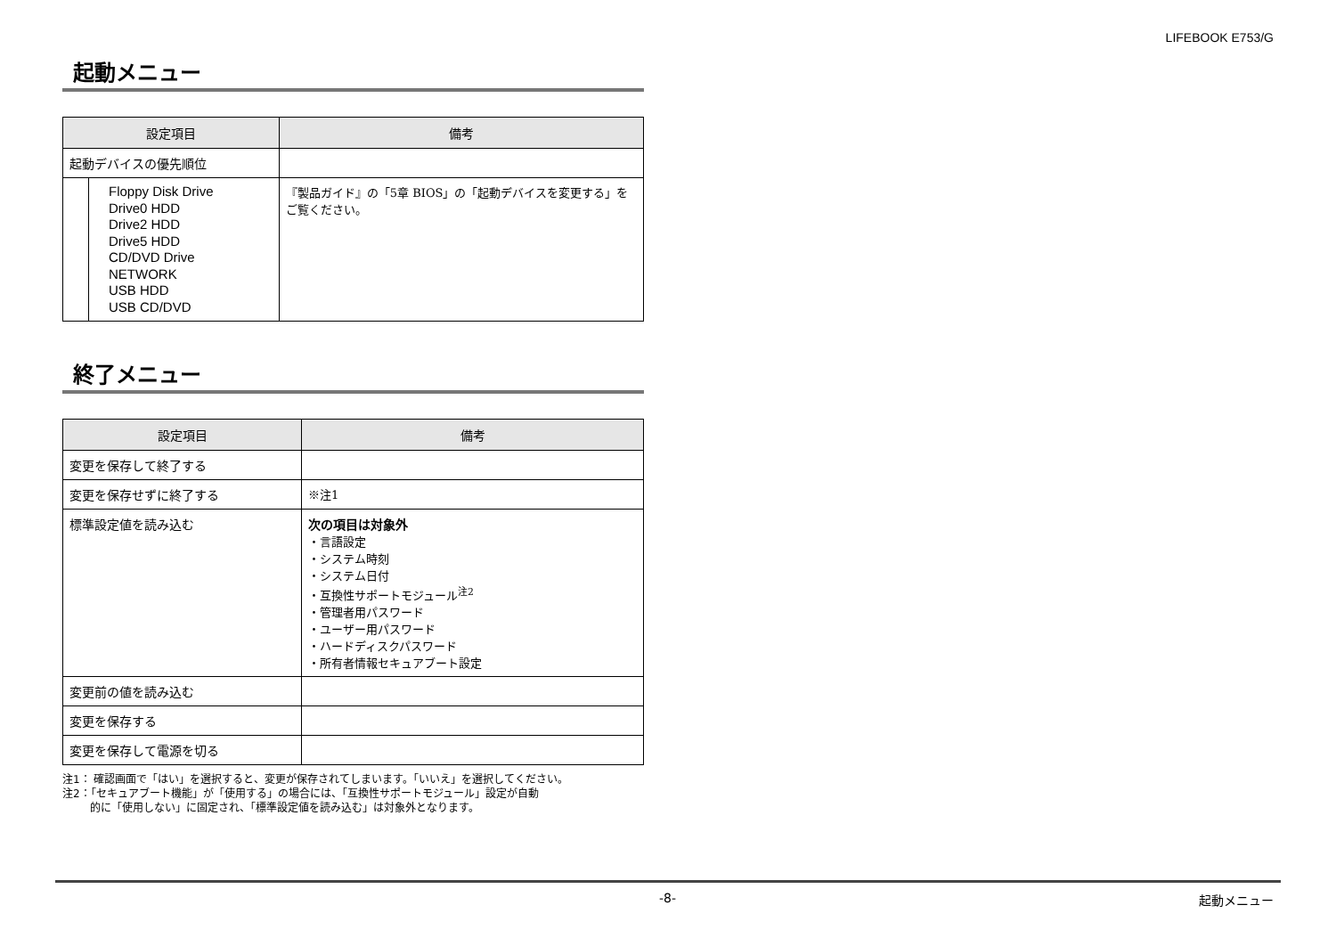LIFEBOOK E753/G
起動メニュー
| 設定項目 | | 備考 |
| --- | --- | --- |
| 起動デバイスの優先順位 | | |
| | Floppy Disk Drive Drive0 HDD Drive2 HDD Drive5 HDD CD/DVD Drive NETWORK USB HDD USB CD/DVD | 『製品ガイド』の「5章 BIOS」の「起動デバイスを変更する」をご覧ください。 |
終了メニュー
| 設定項目 | 備考 |
| --- | --- |
| 変更を保存して終了する | |
| 変更を保存せずに終了する | ※注1 |
| 標準設定値を読み込む | 次の項目は対象外 ・言語設定 ・システム時刻 ・システム日付 ・互換性サポートモジュール<sup>注2</sup> ・管理者用パスワード ・ユーザー用パスワード ・ハードディスクパスワード ・所有者情報セキュアブート設定 |
| 変更前の値を読み込む | |
| 変更を保存する | |
| 変更を保存して電源を切る | |
注1： 確認画面で「はい」を選択すると、変更が保存されてしまいます。「いいえ」を選択してください。
注2：「セキュアブート機能」が「使用する」の場合には、「互換性サポートモジュール」設定が自動
的に「使用しない」に固定され、「標準設定値を読み込む」は対象外となります。
-8- 起動メニュー